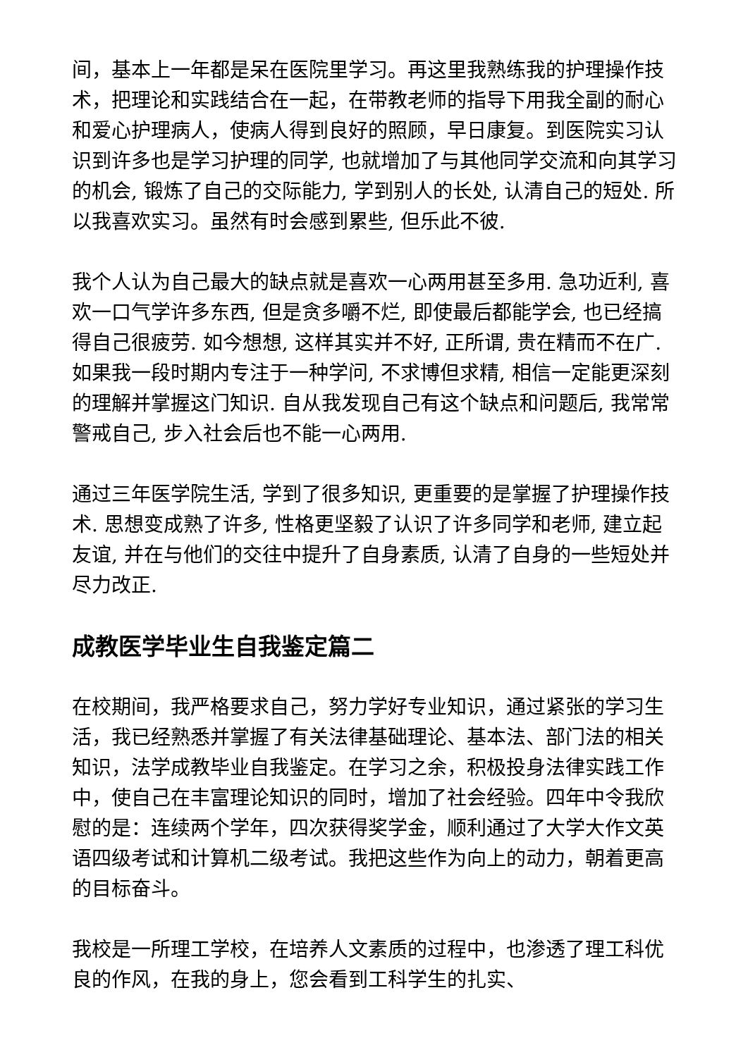间，基本上一年都是呆在医院里学习。再这里我熟练我的护理操作技术，把理论和实践结合在一起，在带教老师的指导下用我全副的耐心和爱心护理病人，使病人得到良好的照顾，早日康复。到医院实习认识到许多也是学习护理的同学, 也就增加了与其他同学交流和向其学习的机会, 锻炼了自己的交际能力, 学到别人的长处, 认清自己的短处. 所以我喜欢实习。虽然有时会感到累些, 但乐此不彼.
我个人认为自己最大的缺点就是喜欢一心两用甚至多用. 急功近利, 喜欢一口气学许多东西, 但是贪多嚼不烂, 即使最后都能学会, 也已经搞得自己很疲劳. 如今想想, 这样其实并不好, 正所谓, 贵在精而不在广. 如果我一段时期内专注于一种学问, 不求博但求精, 相信一定能更深刻的理解并掌握这门知识. 自从我发现自己有这个缺点和问题后, 我常常警戒自己, 步入社会后也不能一心两用.
通过三年医学院生活, 学到了很多知识, 更重要的是掌握了护理操作技术. 思想变成熟了许多, 性格更坚毅了认识了许多同学和老师, 建立起友谊, 并在与他们的交往中提升了自身素质, 认清了自身的一些短处并尽力改正.
成教医学毕业生自我鉴定篇二
在校期间，我严格要求自己，努力学好专业知识，通过紧张的学习生活，我已经熟悉并掌握了有关法律基础理论、基本法、部门法的相关知识，法学成教毕业自我鉴定。在学习之余，积极投身法律实践工作中，使自己在丰富理论知识的同时，增加了社会经验。四年中令我欣慰的是：连续两个学年，四次获得奖学金，顺利通过了大学大作文英语四级考试和计算机二级考试。我把这些作为向上的动力，朝着更高的目标奋斗。
我校是一所理工学校，在培养人文素质的过程中，也渗透了理工科优良的作风，在我的身上，您会看到工科学生的扎实、